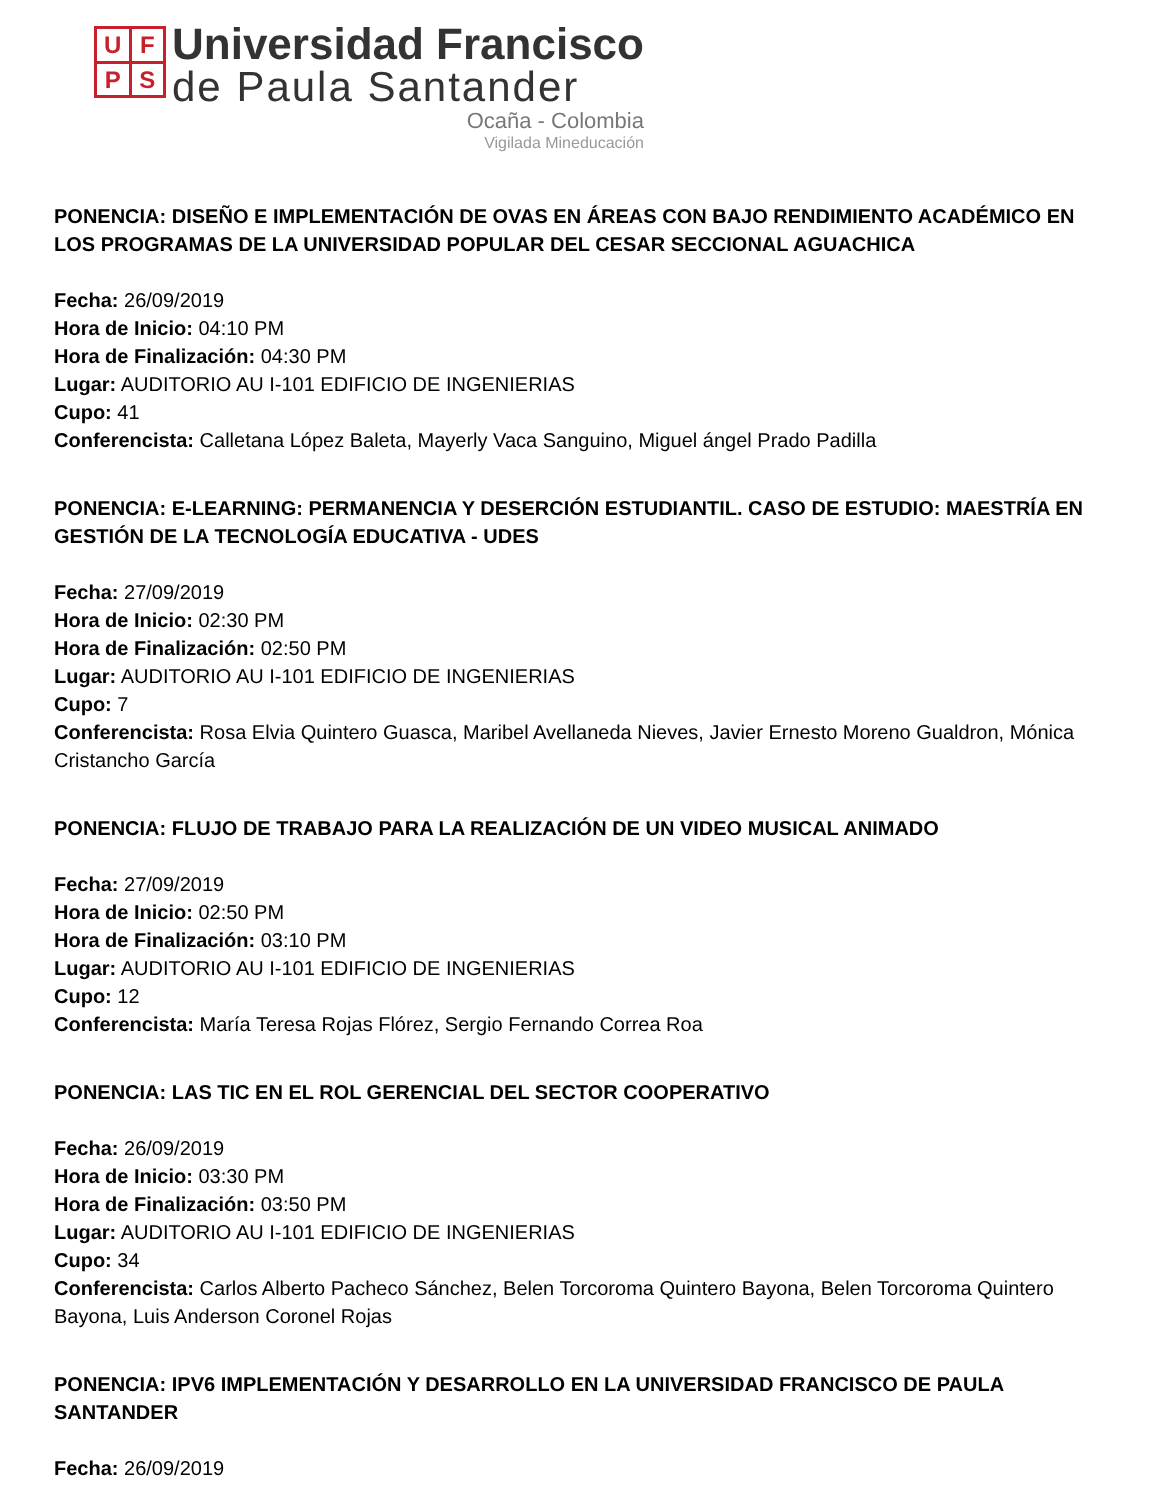UFPS
Universidad Francisco
de Paula Santander
Ocaña - Colombia
Vigilada Mineducación
PONENCIA: DISEÑO E IMPLEMENTACIÓN DE OVAS EN ÁREAS CON BAJO RENDIMIENTO ACADÉMICO EN LOS PROGRAMAS DE LA UNIVERSIDAD POPULAR DEL CESAR SECCIONAL AGUACHICA
Fecha: 26/09/2019
Hora de Inicio: 04:10 PM
Hora de Finalización: 04:30 PM
Lugar: AUDITORIO AU I-101 EDIFICIO DE INGENIERIAS
Cupo: 41
Conferencista: Calletana López Baleta, Mayerly Vaca Sanguino, Miguel ángel Prado Padilla
PONENCIA: E-LEARNING: PERMANENCIA Y DESERCIÓN ESTUDIANTIL. CASO DE ESTUDIO: MAESTRÍA EN GESTIÓN DE LA TECNOLOGÍA EDUCATIVA - UDES
Fecha: 27/09/2019
Hora de Inicio: 02:30 PM
Hora de Finalización: 02:50 PM
Lugar: AUDITORIO AU I-101 EDIFICIO DE INGENIERIAS
Cupo: 7
Conferencista: Rosa Elvia Quintero Guasca, Maribel Avellaneda Nieves, Javier Ernesto Moreno Gualdron, Mónica Cristancho García
PONENCIA: FLUJO DE TRABAJO PARA LA REALIZACIÓN DE UN VIDEO MUSICAL ANIMADO
Fecha: 27/09/2019
Hora de Inicio: 02:50 PM
Hora de Finalización: 03:10 PM
Lugar: AUDITORIO AU I-101 EDIFICIO DE INGENIERIAS
Cupo: 12
Conferencista: María Teresa Rojas Flórez, Sergio Fernando Correa Roa
PONENCIA: LAS TIC EN EL ROL GERENCIAL DEL SECTOR COOPERATIVO
Fecha: 26/09/2019
Hora de Inicio: 03:30 PM
Hora de Finalización: 03:50 PM
Lugar: AUDITORIO AU I-101 EDIFICIO DE INGENIERIAS
Cupo: 34
Conferencista: Carlos Alberto Pacheco Sánchez, Belen Torcoroma Quintero Bayona, Belen Torcoroma Quintero Bayona, Luis Anderson Coronel Rojas
PONENCIA: IPV6 IMPLEMENTACIÓN Y DESARROLLO EN LA UNIVERSIDAD FRANCISCO DE PAULA SANTANDER
Fecha: 26/09/2019